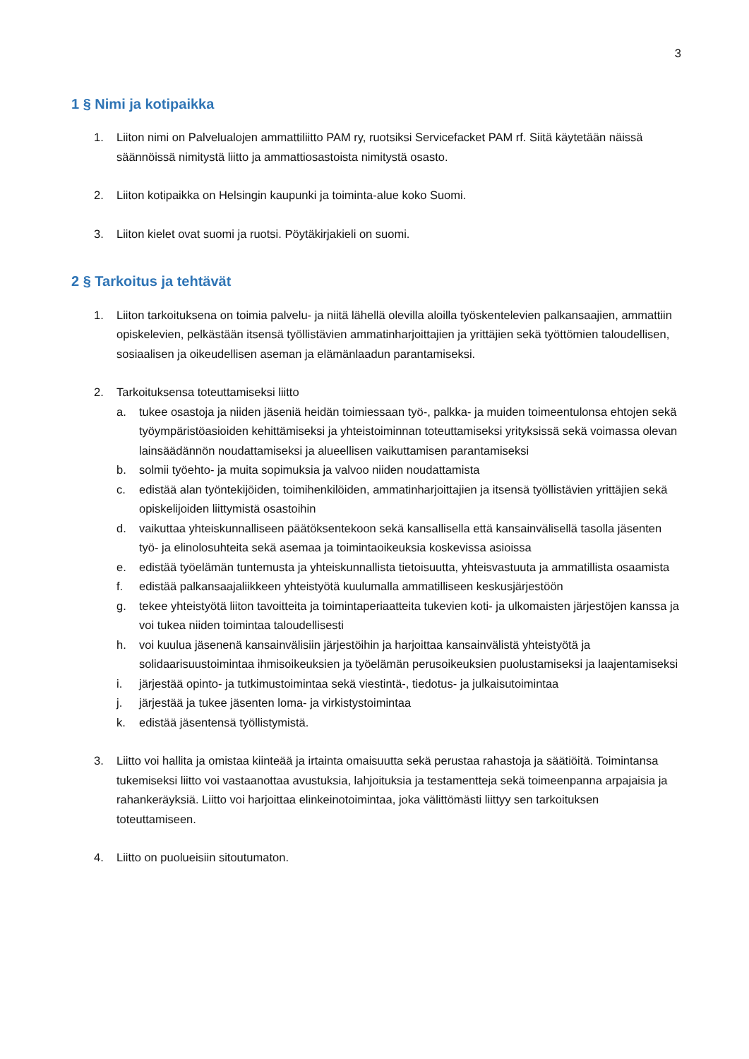3
1 § Nimi ja kotipaikka
1. Liiton nimi on Palvelualojen ammattiliitto PAM ry, ruotsiksi Servicefacket PAM rf. Siitä käytetään näissä säännöissä nimitystä liitto ja ammattiosastoista nimitystä osasto.
2. Liiton kotipaikka on Helsingin kaupunki ja toiminta-alue koko Suomi.
3. Liiton kielet ovat suomi ja ruotsi. Pöytäkirjakieli on suomi.
2 § Tarkoitus ja tehtävät
1. Liiton tarkoituksena on toimia palvelu- ja niitä lähellä olevilla aloilla työskentelevien palkansaajien, ammattiin opiskelevien, pelkästään itsensä työllistävien ammatinharjoittajien ja yrittäjien sekä työttömien taloudellisen, sosiaalisen ja oikeudellisen aseman ja elämänlaadun parantamiseksi.
2. Tarkoituksensa toteuttamiseksi liitto
a. tukee osastoja ja niiden jäseniä heidän toimiessaan työ-, palkka- ja muiden toimeentulonsa ehtojen sekä työympäristöasioiden kehittämiseksi ja yhteistoiminnan toteuttamiseksi yrityksissä sekä voimassa olevan lainsäädännön noudattamiseksi ja alueellisen vaikuttamisen parantamiseksi
b. solmii työehto- ja muita sopimuksia ja valvoo niiden noudattamista
c. edistää alan työntekijöiden, toimihenkilöiden, ammatinharjoittajien ja itsensä työllistävien yrittäjien sekä opiskelijoiden liittymistä osastoihin
d. vaikuttaa yhteiskunnalliseen päätöksentekoon sekä kansallisella että kansainvälisellä tasolla jäsenten työ- ja elinolosuhteita sekä asemaa ja toimintaoikeuksia koskevissa asioissa
e. edistää työelämän tuntemusta ja yhteiskunnallista tietoisuutta, yhteisvastuuta ja ammatillista osaamista
f. edistää palkansaajaliikkeen yhteistyötä kuulumalla ammatilliseen keskusjärjestöön
g. tekee yhteistyötä liiton tavoitteita ja toimintaperiaatteita tukevien koti- ja ulkomaisten järjestöjen kanssa ja voi tukea niiden toimintaa taloudellisesti
h. voi kuulua jäsenenä kansainvälisiin järjestöihin ja harjoittaa kansainvälistä yhteistyötä ja solidaarisuustoimintaa ihmisoikeuksien ja työelämän perusoikeuksien puolustamiseksi ja laajentamiseksi
i. järjestää opinto- ja tutkimustoimintaa sekä viestintä-, tiedotus- ja julkaisutoimintaa
j. järjestää ja tukee jäsenten loma- ja virkistystoimintaa
k. edistää jäsentensä työllistymistä.
3. Liitto voi hallita ja omistaa kiinteää ja irtainta omaisuutta sekä perustaa rahastoja ja säätiöitä. Toimintansa tukemiseksi liitto voi vastaanottaa avustuksia, lahjoituksia ja testamentteja sekä toimeenpanna arpajaisia ja rahankeräyksiä. Liitto voi harjoittaa elinkeinotoimintaa, joka välittömästi liittyy sen tarkoituksen toteuttamiseen.
4. Liitto on puolueisiin sitoutumaton.